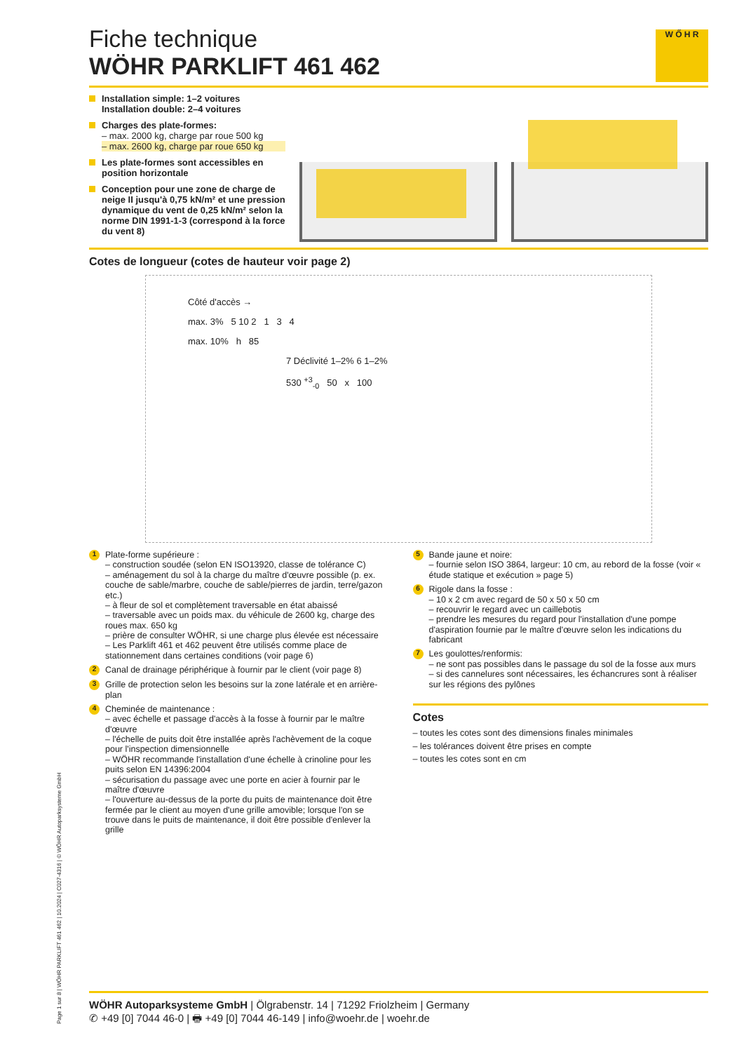W Ő H R
Fiche technique
WÖHR PARKLIFT 461 462
Installation simple: 1–2 voitures
Installation double: 2–4 voitures
Charges des plate-formes:
– max. 2000 kg, charge par roue 500 kg
– max. 2600 kg, charge par roue 650 kg
Les plate-formes sont accessibles en position horizontale
Conception pour une zone de charge de neige II jusqu'à 0,75 kN/m² et une pression dynamique du vent de 0,25 kN/m² selon la norme DIN 1991-1-3 (correspond à la force du vent 8)
Cotes de longueur (cotes de hauteur voir page 2)
Côté d'accès →
max. 3% 5 10 2 1 3 4
max. 10% h 85
7 Déclivité 1–2% 6 1–2%
530 <sup>+3</sup><sub>-0</sub> 50 x 100
1
Plate-forme supérieure :
– construction soudée (selon EN ISO13920, classe de tolérance C)
– aménagement du sol à la charge du maître d'œuvre possible (p. ex. couche de sable/marbre, couche de sable/pierres de jardin, terre/gazon etc.)
– à fleur de sol et complètement traversable en état abaissé
– traversable avec un poids max. du véhicule de 2600 kg, charge des roues max. 650 kg
– prière de consulter WÖHR, si une charge plus élevée est nécessaire
– Les Parklift 461 et 462 peuvent être utilisés comme place de stationnement dans certaines conditions (voir page 6)
2
Canal de drainage périphérique à fournir par le client (voir page 8)
3
Grille de protection selon les besoins sur la zone latérale et en arrière-plan
4
Cheminée de maintenance :
– avec échelle et passage d'accès à la fosse à fournir par le maître d'œuvre
– l'échelle de puits doit être installée après l'achèvement de la coque pour l'inspection dimensionnelle
– WÖHR recommande l'installation d'une échelle à crinoline pour les puits selon EN 14396:2004
– sécurisation du passage avec une porte en acier à fournir par le maître d'œuvre
– l'ouverture au-dessus de la porte du puits de maintenance doit être fermée par le client au moyen d'une grille amovible; lorsque l'on se trouve dans le puits de maintenance, il doit être possible d'enlever la grille
5
Bande jaune et noire:
– fournie selon ISO 3864, largeur: 10 cm, au rebord de la fosse (voir « étude statique et exécution » page 5)
6
Rigole dans la fosse :
– 10 x 2 cm avec regard de 50 x 50 x 50 cm
– recouvrir le regard avec un caillebotis
– prendre les mesures du regard pour l'installation d'une pompe d'aspiration fournie par le maître d'œuvre selon les indications du fabricant
7
Les goulottes/renformis:
– ne sont pas possibles dans le passage du sol de la fosse aux murs
– si des cannelures sont nécessaires, les échancrures sont à réaliser sur les régions des pylônes
Cotes
– toutes les cotes sont des dimensions finales minimales
– les tolérances doivent être prises en compte
– toutes les cotes sont en cm
Page 1 sur 8 | WÖHR PARKLIFT 461 462 | 10.2024 | C027-4316 | © WÖHR Autoparksysteme GmbH
WÖHR Autoparksysteme GmbH | Ölgrabenstr. 14 | 71292 Friolzheim | Germany
✆ +49 [0] 7044 46-0 | 🖶 +49 [0] 7044 46-149 | info@woehr.de | woehr.de